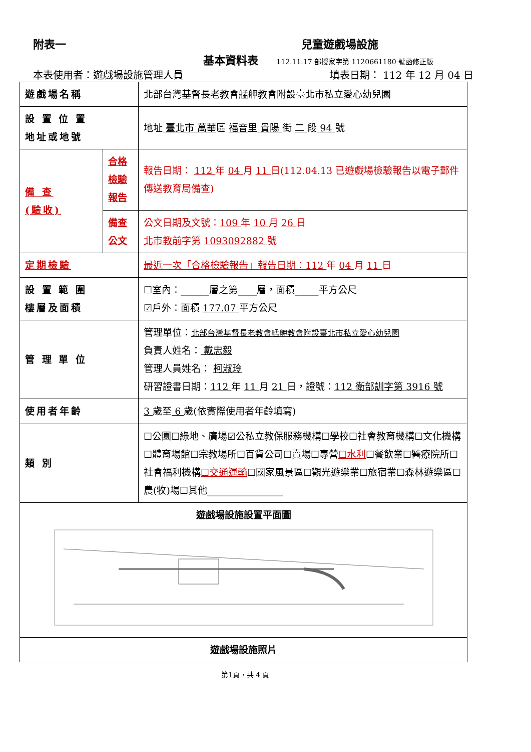附表一 兒童遊戲場設施
基本資料表 112.11.17 部授家字第 1120661180 號函修正版
本表使用者：遊戲場設施管理人員 填表日期： 112 年 12 月 04 日
| 遊戲場名稱 | | 北部台灣基督長老教會艋舺教會附設臺北市私立愛心幼兒園 |
| 設 置 位 置 地址或地號 | | 地址 臺北市 萬華 區 福音 里 貴陽 街 二 段 94 號 |
| 備 查 (驗收) | 合格檢驗報告 | 報告日期： 112 年 04 月 11 日(112.04.13 已遊戲場檢驗報告以電子郵件傳送教育局備查) |
| | 備查公文 | 公文日期及文號： 109 年 10 月 26 日 北市教前 字第 1093092882 號 |
| 定期檢驗 | | 最近一次「合格檢驗報告」報告日期：112 年 04 月 11 日 |
| 設 置 範 圍 樓層及面積 | | ☐室內：______層之第____層，面積_____平方公尺 ☑戶外：面積 177.07 平方公尺 |
| 管 理 單 位 | | 管理單位： 北部台灣基督長老教會艋舺教會附設臺北市私立愛心幼兒園 負責人姓名： 戴忠毅 管理人員姓名： 柯淑玲 研習證書日期： 112 年 11 月 21 日，證號： 112 衛部訓字第 3916 號 |
| 使用者年齡 | | 3 歲至 6 歲(依實際使用者年齡填寫) |
| 類 別 | | ☐公園☐綠地、廣場☑公私立教保服務機構☐學校☐社會教育機構☐文化機構☐體育場館☐宗教場所☐百貨公司☐賣場☐專營 ☐水利 ☐餐飲業☐醫療院所☐社會福利機構 ☐交通運輸 ☐國家風景區☐觀光遊樂業☐旅宿業☐森林遊樂區☐農(牧)場☐其他________________ |
| 遊戲場設施設置平面圖 | | |
| 遊戲場設施照片 | | |
第1頁，共 4 頁